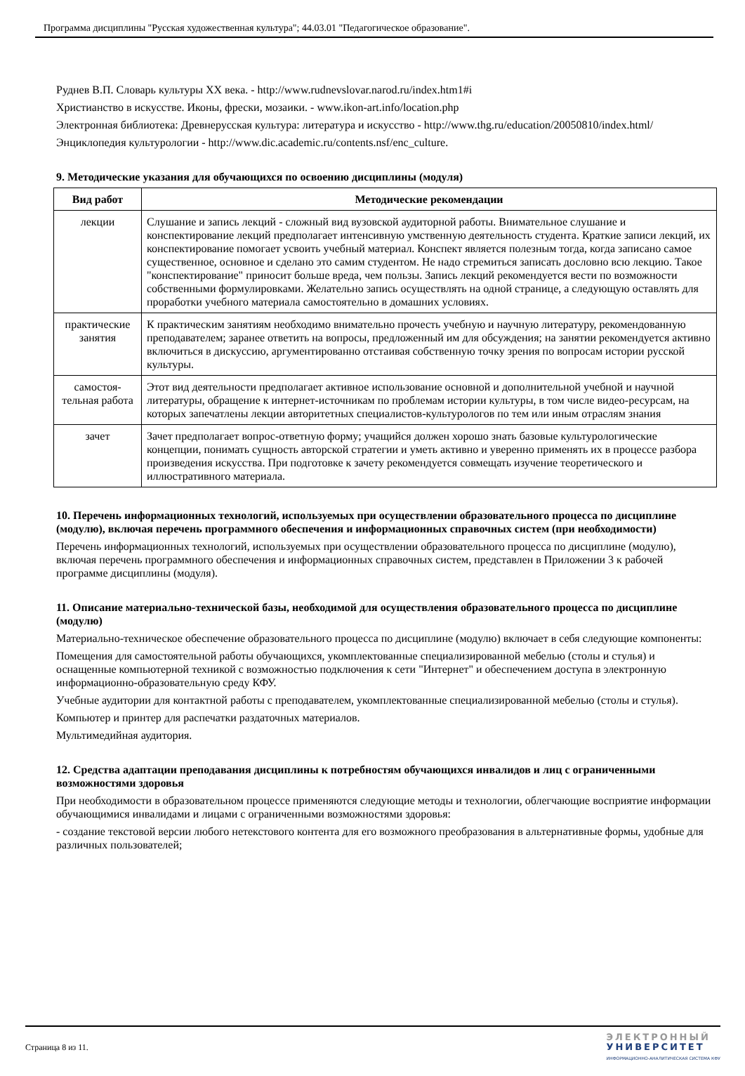Программа дисциплины "Русская художественная культура"; 44.03.01 "Педагогическое образование".
Руднев В.П. Словарь культуры XX века. - http://www.rudnevslovar.narod.ru/index.htm1#i
Христианство в искусстве. Иконы, фрески, мозаики. - www.ikon-art.info/location.php
Электронная библиотека: Древнерусская культура: литература и искусство - http://www.thg.ru/education/20050810/index.html/
Энциклопедия культурологии - http://www.dic.academic.ru/contents.nsf/enc_culture.
9. Методические указания для обучающихся по освоению дисциплины (модуля)
| Вид работ | Методические рекомендации |
| --- | --- |
| лекции | Слушание и запись лекций - сложный вид вузовской аудиторной работы. Внимательное слушание и конспектирование лекций предполагает интенсивную умственную деятельность студента. Краткие записи лекций, их конспектирование помогает усвоить учебный материал. Конспект является полезным тогда, когда записано самое существенное, основное и сделано это самим студентом. Не надо стремиться записать дословно всю лекцию. Такое "конспектирование" приносит больше вреда, чем пользы. Запись лекций рекомендуется вести по возможности собственными формулировками. Желательно запись осуществлять на одной странице, а следующую оставлять для проработки учебного материала самостоятельно в домашних условиях. |
| практические занятия | К практическим занятиям необходимо внимательно прочесть учебную и научную литературу, рекомендованную преподавателем; заранее ответить на вопросы, предложенный им для обсуждения; на занятии рекомендуется активно включиться в дискуссию, аргументированно отстаивая собственную точку зрения по вопросам истории русской культуры. |
| самостоя-тельная работа | Этот вид деятельности предполагает активное использование основной и дополнительной учебной и научной литературы, обращение к интернет-источникам по проблемам истории культуры, в том числе видео-ресурсам, на которых запечатлены лекции авторитетных специалистов-культурологов по тем или иным отраслям знания |
| зачет | Зачет предполагает вопрос-ответную форму; учащийся должен хорошо знать базовые культурологические концепции, понимать сущность авторской стратегии и уметь активно и уверенно применять их в процессе разбора произведения искусства. При подготовке к зачету рекомендуется совмещать изучение теоретического и иллюстративного материала. |
10. Перечень информационных технологий, используемых при осуществлении образовательного процесса по дисциплине (модулю), включая перечень программного обеспечения и информационных справочных систем (при необходимости)
Перечень информационных технологий, используемых при осуществлении образовательного процесса по дисциплине (модулю), включая перечень программного обеспечения и информационных справочных систем, представлен в Приложении 3 к рабочей программе дисциплины (модуля).
11. Описание материально-технической базы, необходимой для осуществления образовательного процесса по дисциплине (модулю)
Материально-техническое обеспечение образовательного процесса по дисциплине (модулю) включает в себя следующие компоненты:
Помещения для самостоятельной работы обучающихся, укомплектованные специализированной мебелью (столы и стулья) и оснащенные компьютерной техникой с возможностью подключения к сети "Интернет" и обеспечением доступа в электронную информационно-образовательную среду КФУ.
Учебные аудитории для контактной работы с преподавателем, укомплектованные специализированной мебелью (столы и стулья).
Компьютер и принтер для распечатки раздаточных материалов.
Мультимедийная аудитория.
12. Средства адаптации преподавания дисциплины к потребностям обучающихся инвалидов и лиц с ограниченными возможностями здоровья
При необходимости в образовательном процессе применяются следующие методы и технологии, облегчающие восприятие информации обучающимися инвалидами и лицами с ограниченными возможностями здоровья:
- создание текстовой версии любого нетекстового контента для его возможного преобразования в альтернативные формы, удобные для различных пользователей;
Страница 8 из 11.
ЭЛЕКТРОННЫЙ
УНИВЕРСИТЕТ
ИНФОРМАЦИОННО-АНАЛИТИЧЕСКАЯ СИСТЕМА КФУ